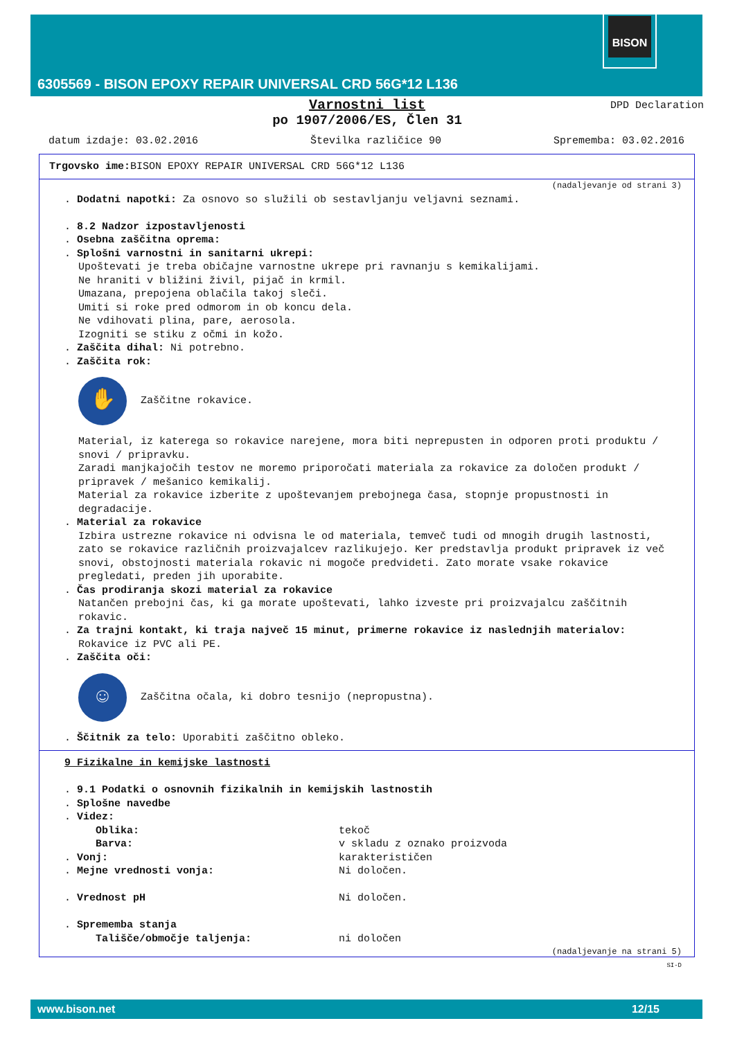BISON
6305569 - BISON EPOXY REPAIR UNIVERSAL CRD 56G*12 L136
Varnostni list
po 1907/2006/ES, Člen 31
DPD Declaration
datum izdaje: 03.02.2016 Številka različice 90 Sprememba: 03.02.2016
Trgovsko ime: BISON EPOXY REPAIR UNIVERSAL CRD 56G*12 L136
(nadaljevanje od strani 3)
. Dodatni napotki: Za osnovo so služili ob sestavljanju veljavni seznami.
. 8.2 Nadzor izpostavljenosti
. Osebna zaščitna oprema:
. Splošni varnostni in sanitarni ukrepi:
Upoštevati je treba običajne varnostne ukrepe pri ravnanju s kemikalijami.
Ne hraniti v bližini živil, pijač in krmil.
Umazana, prepojena oblačila takoj sleči.
Umiti si roke pred odmorom in ob koncu dela.
Ne vdihovati plina, pare, aerosola.
Izogniti se stiku z očmi in kožo.
. Zaščita dihal: Ni potrebno.
. Zaščita rok:
✋
Zaščitne rokavice.
Material, iz katerega so rokavice narejene, mora biti neprepusten in odporen proti produktu / snovi / pripravku.
Zaradi manjkajočih testov ne moremo priporočati materiala za rokavice za določen produkt / pripravek / mešanico kemikalij.
Material za rokavice izberite z upoštevanjem prebojnega časa, stopnje propustnosti in degradacije.
. Material za rokavice
Izbira ustrezne rokavice ni odvisna le od materiala, temveč tudi od mnogih drugih lastnosti, zato se rokavice različnih proizvajalcev razlikujejo. Ker predstavlja produkt pripravek iz več snovi, obstojnosti materiala rokavic ni mogoče predvideti. Zato morate vsake rokavice pregledati, preden jih uporabite.
. Čas prodiranja skozi material za rokavice
Natančen prebojni čas, ki ga morate upoštevati, lahko izveste pri proizvajalcu zaščitnih rokavic.
. Za trajni kontakt, ki traja največ 15 minut, primerne rokavice iz naslednjih materialov:
Rokavice iz PVC ali PE.
. Zaščita oči:
☺
Zaščitna očala, ki dobro tesnijo (nepropustna).
. Ščitnik za telo: Uporabiti zaščitno obleko.
9 Fizikalne in kemijske lastnosti
. 9.1 Podatki o osnovnih fizikalnih in kemijskih lastnostih
. Splošne navedbe
. Videz:
Oblika: tekoč
Barva: v skladu z oznako proizvoda
. Vonj: karakterističen
. Mejne vrednosti vonja: Ni določen.
. Vrednost pH Ni določen.
. Sprememba stanja
Tališče/območje taljenja: ni določen
(nadaljevanje na strani 5)
SI-D
www.bison.net 12/15